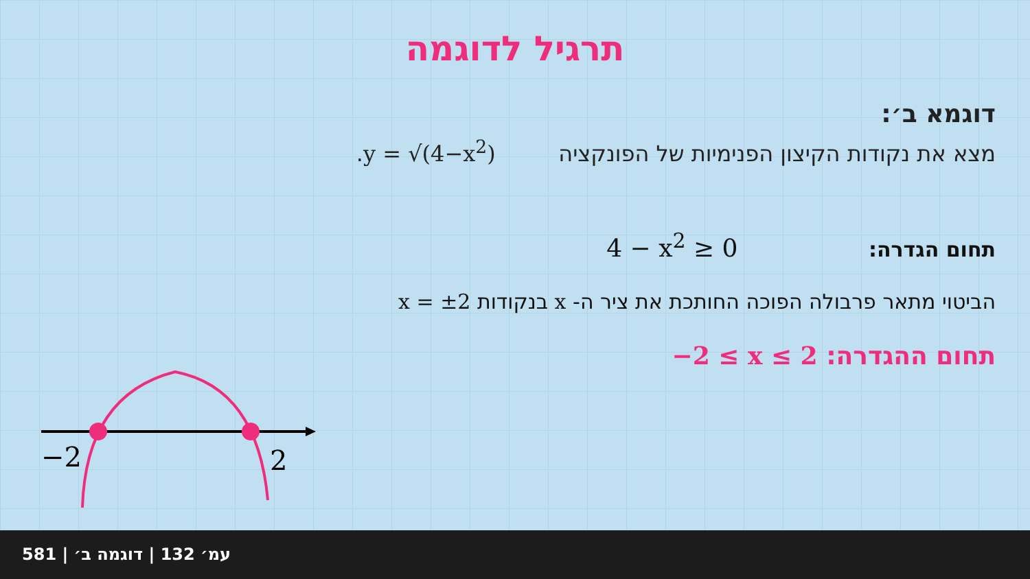תרגיל לדוגמה
דוגמא ב׳:
מצא את נקודות הקיצון הפנימיות של הפונקציה y = √(4−x<sup>2</sup>).
תחום הגדרה: 4 − x<sup>2</sup> ≥ 0
הביטוי מתאר פרבולה הפוכה החותכת את ציר ה- x בנקודות x = ±2
תחום ההגדרה: −2 ≤ x ≤ 2
−2
2
581 | עמ׳ 132 | דוגמה ב׳